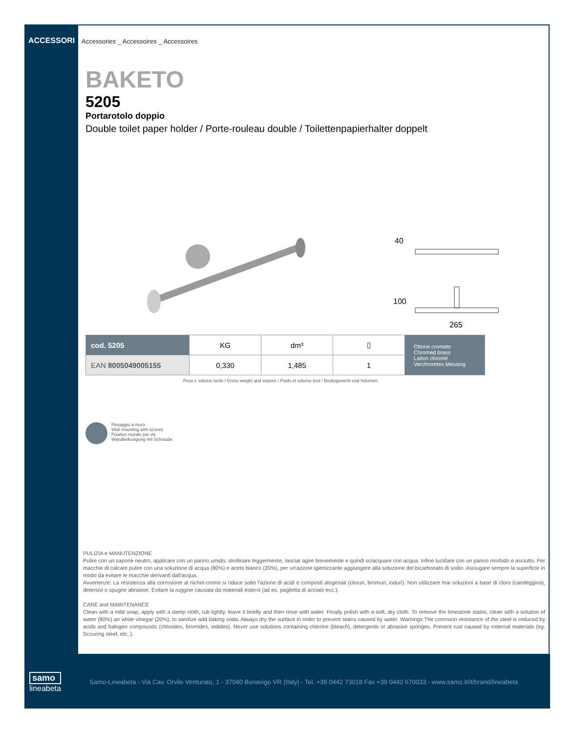ACCESSORI
Accessories _ Accessoires _ Accessoires
BAKETO
5205
Portarotolo doppio
Double toilet paper holder / Porte-rouleau double / Toilettenpapierhalter doppelt
40
100
265
| cod. 5205 | KG | dm³ | ▯ | Ottone cromato Chromed brass Laiton chromé Verchromtes Messing |
| EAN 8005049005155 | 0,330 | 1,485 | 1 | |
Peso e volume lordo / Gross weight and volume / Poids et volume brut / Bruttogewicht und Volumen
Fissaggio a muro
Wall mounting with screws
Fixation murale par vis
Wandbefestigung mit Schraube
PULIZIA e MANUTENZIONE
Pulire con un sapone neutro, applicare con un panno umido, strofinare leggermente, lasciar agire brevemente e quindi sciacquare con acqua. Infine lucidare con un panno morbido e asciutto. Per macchie di calcare pulire con una soluzione di acqua (80%) e aceto bianco (20%), per un'azione igienizzante aggiungere alla soluzione del bicarbonato di sodio. Asciugare sempre la superficie in modo da evitare le macchie derivanti dall'acqua.
Avvertenze: La resistenza alla corrosione al nichel-cromo si riduce sotto l'azione di acidi e composti alogenati (cloruri, bromuri, ioduri). Non utilizzare mai soluzioni a base di cloro (candeggina), detersivi o spugne abrasive. Evitare la ruggine causata da materiali esterni (ad es. paglietta di acciaio ecc.).
CARE and MAINTENANCE
Clean with a mild soap, apply with a damp cloth, rub lightly, leave it briefly and then rinse with water. Finally polish with a soft, dry cloth. To remove the limestone stains, clean with a solution of water (80%) an white vinegar (20%), to sanitize add baking soda. Always dry the surface in order to prevent stains caused by water. Warnings:The corrosion resistance of the steel is reduced by acids and halogen compounds (chlorides, bromides, iodides). Never use solutions containing chlorine (bleach), detergents or abrasive sponges. Prevent rust caused by external materials (eg. Scouring steel, etc..).
samo
lineabeta
Samo-Lineabeta - Via Cav. Orvile Venturato, 1 - 37040 Bonavigo VR (Italy) - Tel. +39 0442 73018 Fax +39 0442 670033 - www.samo.it/it/brand/lineabeta